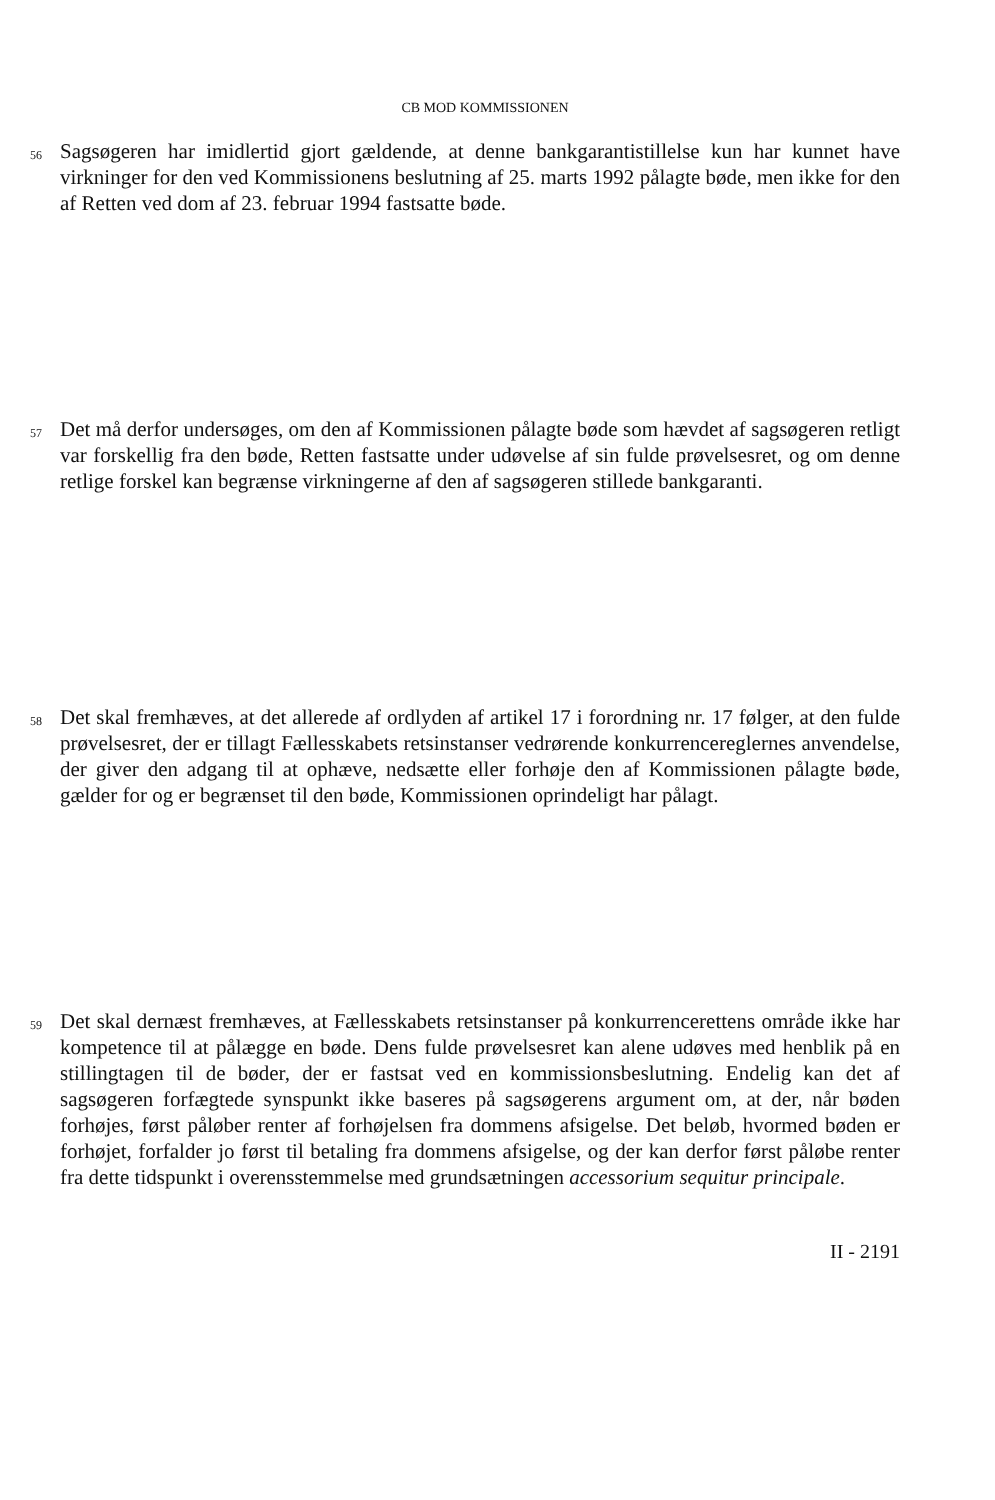CB MOD KOMMISSIONEN
56
Sagsøgeren har imidlertid gjort gældende, at denne bankgarantistillelse kun har kunnet have virkninger for den ved Kommissionens beslutning af 25. marts 1992 pålagte bøde, men ikke for den af Retten ved dom af 23. februar 1994 fastsatte bøde.
57
Det må derfor undersøges, om den af Kommissionen pålagte bøde som hævdet af sagsøgeren retligt var forskellig fra den bøde, Retten fastsatte under udøvelse af sin fulde prøvelsesret, og om denne retlige forskel kan begrænse virkningerne af den af sagsøgeren stillede bankgaranti.
58
Det skal fremhæves, at det allerede af ordlyden af artikel 17 i forordning nr. 17 følger, at den fulde prøvelsesret, der er tillagt Fællesskabets retsinstanser vedrørende konkurrencereglernes anvendelse, der giver den adgang til at ophæve, nedsætte eller forhøje den af Kommissionen pålagte bøde, gælder for og er begrænset til den bøde, Kommissionen oprindeligt har pålagt.
59
Det skal dernæst fremhæves, at Fællesskabets retsinstanser på konkurrencerettens område ikke har kompetence til at pålægge en bøde. Dens fulde prøvelsesret kan alene udøves med henblik på en stillingtagen til de bøder, der er fastsat ved en kommissionsbeslutning. Endelig kan det af sagsøgeren forfægtede synspunkt ikke baseres på sagsøgerens argument om, at der, når bøden forhøjes, først påløber renter af forhøjelsen fra dommens afsigelse. Det beløb, hvormed bøden er forhøjet, forfalder jo først til betaling fra dommens afsigelse, og der kan derfor først påløbe renter fra dette tidspunkt i overensstemmelse med grundsætningen accessorium sequitur principale.
II - 2191